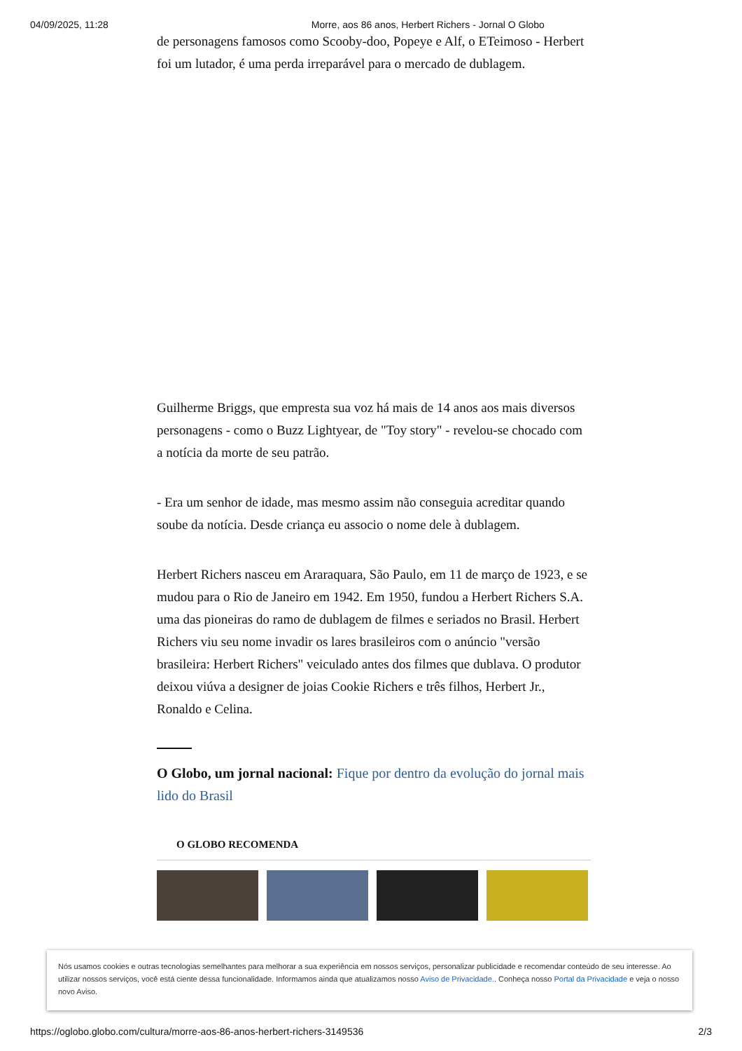04/09/2025, 11:28 Morre, aos 86 anos, Herbert Richers - Jornal O Globo
de personagens famosos como Scooby-doo, Popeye e Alf, o ETeimoso - Herbert foi um lutador, é uma perda irreparável para o mercado de dublagem.
Guilherme Briggs, que empresta sua voz há mais de 14 anos aos mais diversos personagens - como o Buzz Lightyear, de "Toy story" - revelou-se chocado com a notícia da morte de seu patrão.
- Era um senhor de idade, mas mesmo assim não conseguia acreditar quando soube da notícia. Desde criança eu associo o nome dele à dublagem.
Herbert Richers nasceu em Araraquara, São Paulo, em 11 de março de 1923, e se mudou para o Rio de Janeiro em 1942. Em 1950, fundou a Herbert Richers S.A. uma das pioneiras do ramo de dublagem de filmes e seriados no Brasil. Herbert Richers viu seu nome invadir os lares brasileiros com o anúncio "versão brasileira: Herbert Richers" veiculado antes dos filmes que dublava. O produtor deixou viúva a designer de joias Cookie Richers e três filhos, Herbert Jr., Ronaldo e Celina.
O Globo, um jornal nacional: Fique por dentro da evolução do jornal mais lido do Brasil
O GLOBO RECOMENDA
Nós usamos cookies e outras tecnologias semelhantes para melhorar a sua experiência em nossos serviços, personalizar publicidade e recomendar conteúdo de seu interesse. Ao utilizar nossos serviços, você está ciente dessa funcionalidade. Informamos ainda que atualizamos nosso Aviso de Privacidade.. Conheça nosso Portal da Privacidade e veja o nosso novo Aviso.
https://oglobo.globo.com/cultura/morre-aos-86-anos-herbert-richers-3149536 2/3